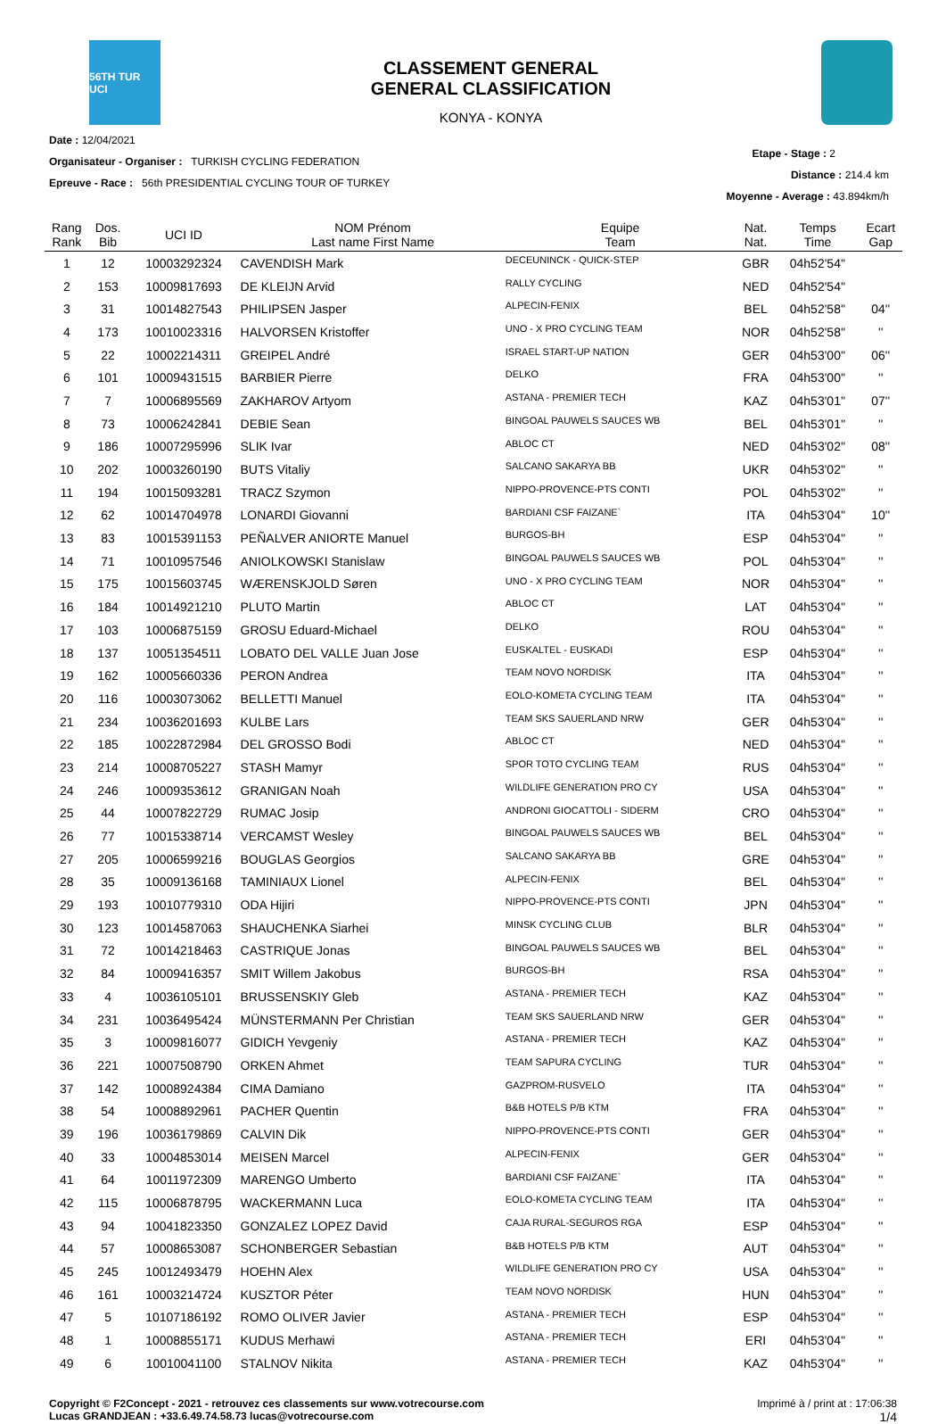56TH TUR UCI
CLASSEMENT GENERAL
GENERAL CLASSIFICATION
KONYA - KONYA
Date : 12/04/2021
Organisateur - Organiser : TURKISH CYCLING FEDERATION
Epreuve - Race : 56th PRESIDENTIAL CYCLING TOUR OF TURKEY
Etape - Stage : 2
Distance : 214.4 km
Moyenne - Average : 43.894km/h
| Rang Rank | Dos. Bib | UCI ID | NOM Prénom Last name First Name | Equipe Team | Nat. Nat. | Temps Time | Ecart Gap |
| --- | --- | --- | --- | --- | --- | --- | --- |
| 1 | 12 | 10003292324 | CAVENDISH Mark | DECEUNINCK - QUICK-STEP | GBR | 04h52'54'' | |
| 2 | 153 | 10009817693 | DE KLEIJN Arvid | RALLY CYCLING | NED | 04h52'54'' | |
| 3 | 31 | 10014827543 | PHILIPSEN Jasper | ALPECIN-FENIX | BEL | 04h52'58'' | 04'' |
| 4 | 173 | 10010023316 | HALVORSEN Kristoffer | UNO - X PRO CYCLING TEAM | NOR | 04h52'58'' | '' |
| 5 | 22 | 10002214311 | GREIPEL André | ISRAEL START-UP NATION | GER | 04h53'00'' | 06'' |
| 6 | 101 | 10009431515 | BARBIER Pierre | DELKO | FRA | 04h53'00'' | '' |
| 7 | 7 | 10006895569 | ZAKHAROV Artyom | ASTANA - PREMIER TECH | KAZ | 04h53'01'' | 07'' |
| 8 | 73 | 10006242841 | DEBIE Sean | BINGOAL PAUWELS SAUCES WB | BEL | 04h53'01'' | '' |
| 9 | 186 | 10007295996 | SLIK Ivar | ABLOC CT | NED | 04h53'02'' | 08'' |
| 10 | 202 | 10003260190 | BUTS Vitaliy | SALCANO SAKARYA BB | UKR | 04h53'02'' | '' |
| 11 | 194 | 10015093281 | TRACZ Szymon | NIPPO-PROVENCE-PTS CONTI | POL | 04h53'02'' | '' |
| 12 | 62 | 10014704978 | LONARDI Giovanni | BARDIANI CSF FAIZANE` | ITA | 04h53'04'' | 10'' |
| 13 | 83 | 10015391153 | PEÑALVER ANIORTE Manuel | BURGOS-BH | ESP | 04h53'04'' | '' |
| 14 | 71 | 10010957546 | ANIOLKOWSKI Stanislaw | BINGOAL PAUWELS SAUCES WB | POL | 04h53'04'' | '' |
| 15 | 175 | 10015603745 | WÆRENSKJOLD Søren | UNO - X PRO CYCLING TEAM | NOR | 04h53'04'' | '' |
| 16 | 184 | 10014921210 | PLUTO Martin | ABLOC CT | LAT | 04h53'04'' | '' |
| 17 | 103 | 10006875159 | GROSU Eduard-Michael | DELKO | ROU | 04h53'04'' | '' |
| 18 | 137 | 10051354511 | LOBATO DEL VALLE Juan Jose | EUSKALTEL - EUSKADI | ESP | 04h53'04'' | '' |
| 19 | 162 | 10005660336 | PERON Andrea | TEAM NOVO NORDISK | ITA | 04h53'04'' | '' |
| 20 | 116 | 10003073062 | BELLETTI Manuel | EOLO-KOMETA CYCLING TEAM | ITA | 04h53'04'' | '' |
| 21 | 234 | 10036201693 | KULBE Lars | TEAM SKS SAUERLAND NRW | GER | 04h53'04'' | '' |
| 22 | 185 | 10022872984 | DEL GROSSO Bodi | ABLOC CT | NED | 04h53'04'' | '' |
| 23 | 214 | 10008705227 | STASH Mamyr | SPOR TOTO CYCLING TEAM | RUS | 04h53'04'' | '' |
| 24 | 246 | 10009353612 | GRANIGAN Noah | WILDLIFE GENERATION PRO CY | USA | 04h53'04'' | '' |
| 25 | 44 | 10007822729 | RUMAC Josip | ANDRONI GIOCATTOLI - SIDERM | CRO | 04h53'04'' | '' |
| 26 | 77 | 10015338714 | VERCAMST Wesley | BINGOAL PAUWELS SAUCES WB | BEL | 04h53'04'' | '' |
| 27 | 205 | 10006599216 | BOUGLAS Georgios | SALCANO SAKARYA BB | GRE | 04h53'04'' | '' |
| 28 | 35 | 10009136168 | TAMINIAUX Lionel | ALPECIN-FENIX | BEL | 04h53'04'' | '' |
| 29 | 193 | 10010779310 | ODA Hijiri | NIPPO-PROVENCE-PTS CONTI | JPN | 04h53'04'' | '' |
| 30 | 123 | 10014587063 | SHAUCHENKA Siarhei | MINSK CYCLING CLUB | BLR | 04h53'04'' | '' |
| 31 | 72 | 10014218463 | CASTRIQUE Jonas | BINGOAL PAUWELS SAUCES WB | BEL | 04h53'04'' | '' |
| 32 | 84 | 10009416357 | SMIT Willem Jakobus | BURGOS-BH | RSA | 04h53'04'' | '' |
| 33 | 4 | 10036105101 | BRUSSENSKIY Gleb | ASTANA - PREMIER TECH | KAZ | 04h53'04'' | '' |
| 34 | 231 | 10036495424 | MÜNSTERMANN Per Christian | TEAM SKS SAUERLAND NRW | GER | 04h53'04'' | '' |
| 35 | 3 | 10009816077 | GIDICH Yevgeniy | ASTANA - PREMIER TECH | KAZ | 04h53'04'' | '' |
| 36 | 221 | 10007508790 | ORKEN Ahmet | TEAM SAPURA CYCLING | TUR | 04h53'04'' | '' |
| 37 | 142 | 10008924384 | CIMA Damiano | GAZPROM-RUSVELO | ITA | 04h53'04'' | '' |
| 38 | 54 | 10008892961 | PACHER Quentin | B&B HOTELS P/B KTM | FRA | 04h53'04'' | '' |
| 39 | 196 | 10036179869 | CALVIN Dik | NIPPO-PROVENCE-PTS CONTI | GER | 04h53'04'' | '' |
| 40 | 33 | 10004853014 | MEISEN Marcel | ALPECIN-FENIX | GER | 04h53'04'' | '' |
| 41 | 64 | 10011972309 | MARENGO Umberto | BARDIANI CSF FAIZANE` | ITA | 04h53'04'' | '' |
| 42 | 115 | 10006878795 | WACKERMANN Luca | EOLO-KOMETA CYCLING TEAM | ITA | 04h53'04'' | '' |
| 43 | 94 | 10041823350 | GONZALEZ LOPEZ David | CAJA RURAL-SEGUROS RGA | ESP | 04h53'04'' | '' |
| 44 | 57 | 10008653087 | SCHONBERGER Sebastian | B&B HOTELS P/B KTM | AUT | 04h53'04'' | '' |
| 45 | 245 | 10012493479 | HOEHN Alex | WILDLIFE GENERATION PRO CY | USA | 04h53'04'' | '' |
| 46 | 161 | 10003214724 | KUSZTOR Péter | TEAM NOVO NORDISK | HUN | 04h53'04'' | '' |
| 47 | 5 | 10107186192 | ROMO OLIVER Javier | ASTANA - PREMIER TECH | ESP | 04h53'04'' | '' |
| 48 | 1 | 10008855171 | KUDUS Merhawi | ASTANA - PREMIER TECH | ERI | 04h53'04'' | '' |
| 49 | 6 | 10010041100 | STALNOV Nikita | ASTANA - PREMIER TECH | KAZ | 04h53'04'' | '' |
Copyright © F2Concept - 2021 - retrouvez ces classements sur www.votrecourse.com
Lucas GRANDJEAN : +33.6.49.74.58.73 lucas@votrecourse.com
Imprimé à / print at : 17:06:38
1/4